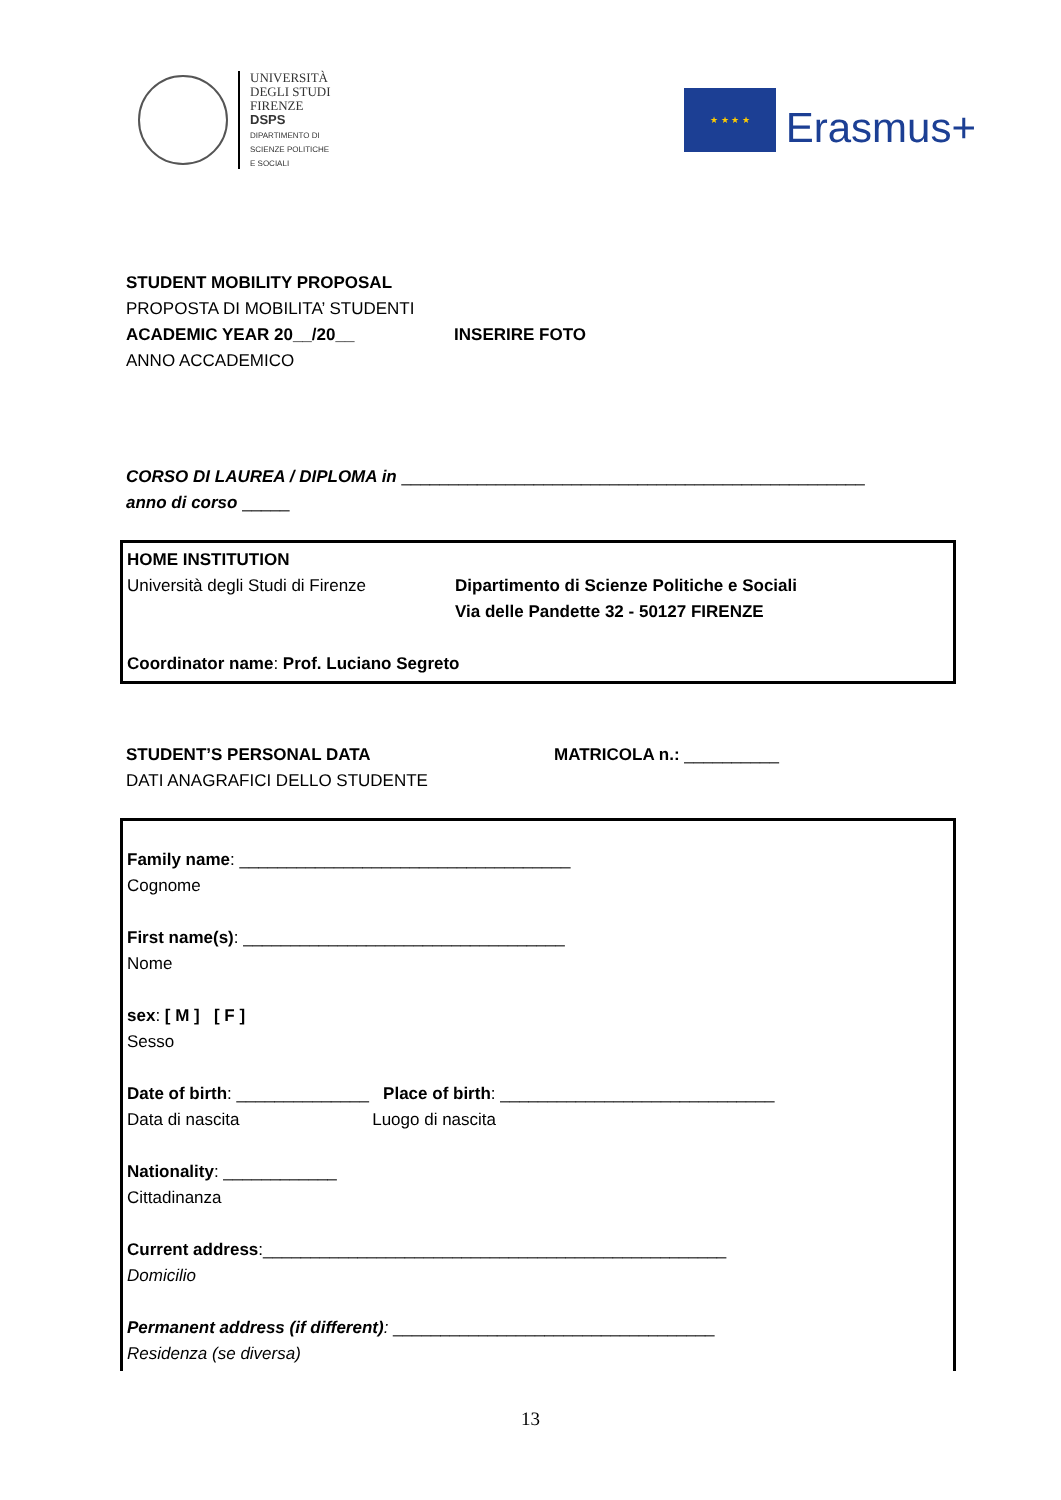UNIVERSITÀ
DEGLI STUDI
FIRENZE
DSPS
DIPARTIMENTO DI
SCIENZE POLITICHE
E SOCIALI
★ ★ ★ ★
Erasmus+
STUDENT MOBILITY PROPOSAL
PROPOSTA DI MOBILITA’ STUDENTI
ACADEMIC YEAR 20__/20__ INSERIRE FOTO
ANNO ACCADEMICO
CORSO DI LAUREA / DIPLOMA in _________________________________________________
anno di corso _____
HOME INSTITUTION
Università degli Studi di Firenze
Dipartimento di Scienze Politiche e Sociali
Via delle Pandette 32 - 50127 FIRENZE
Coordinator name: Prof. Luciano Segreto
STUDENT’S PERSONAL DATA MATRICOLA n.: __________
DATI ANAGRAFICI DELLO STUDENTE
Family name: ___________________________________
Cognome
First name(s): __________________________________
Nome
sex: [ M ] [ F ]
Sesso
Date of birth: ______________ Place of birth: _____________________________
Data di nascita Luogo di nascita
Nationality: ____________
Cittadinanza
Current address:_________________________________________________
Domicilio
Permanent address (if different): __________________________________
Residenza (se diversa)
13